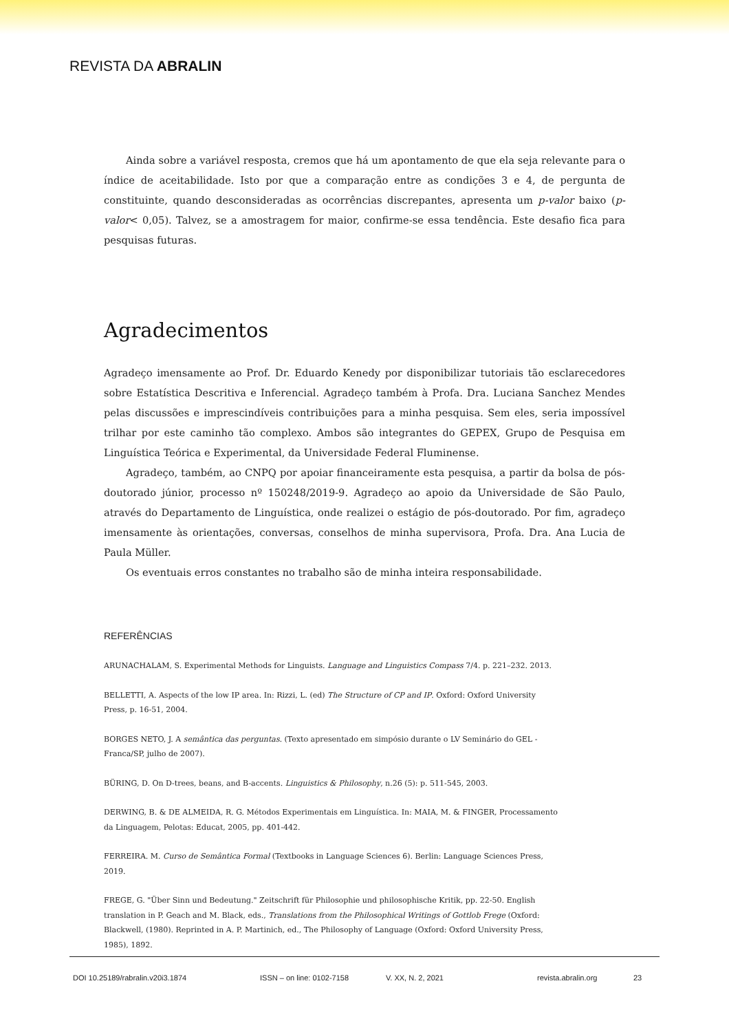REVISTA DA ABRALIN
Ainda sobre a variável resposta, cremos que há um apontamento de que ela seja relevante para o índice de aceitabilidade. Isto por que a comparação entre as condições 3 e 4, de pergunta de constituinte, quando desconsideradas as ocorrências discrepantes, apresenta um p-valor baixo (p-valor< 0,05). Talvez, se a amostragem for maior, confirme-se essa tendência. Este desafio fica para pesquisas futuras.
Agradecimentos
Agradeço imensamente ao Prof. Dr. Eduardo Kenedy por disponibilizar tutoriais tão esclarecedores sobre Estatística Descritiva e Inferencial. Agradeço também à Profa. Dra. Luciana Sanchez Mendes pelas discussões e imprescindíveis contribuições para a minha pesquisa. Sem eles, seria impossível trilhar por este caminho tão complexo. Ambos são integrantes do GEPEX, Grupo de Pesquisa em Linguística Teórica e Experimental, da Universidade Federal Fluminense.
Agradeço, também, ao CNPQ por apoiar financeiramente esta pesquisa, a partir da bolsa de pós-doutorado júnior, processo nº 150248/2019-9. Agradeço ao apoio da Universidade de São Paulo, através do Departamento de Linguística, onde realizei o estágio de pós-doutorado. Por fim, agradeço imensamente às orientações, conversas, conselhos de minha supervisora, Profa. Dra. Ana Lucia de Paula Müller.
Os eventuais erros constantes no trabalho são de minha inteira responsabilidade.
REFERÊNCIAS
ARUNACHALAM, S. Experimental Methods for Linguists. Language and Linguistics Compass 7/4. p. 221–232. 2013.
BELLETTI, A. Aspects of the low IP area. In: Rizzi, L. (ed) The Structure of CP and IP. Oxford: Oxford University Press, p. 16-51, 2004.
BORGES NETO, J. A semântica das perguntas. (Texto apresentado em simpósio durante o LV Seminário do GEL - Franca/SP, julho de 2007).
BÜRING, D. On D-trees, beans, and B-accents. Linguistics & Philosophy, n.26 (5): p. 511-545, 2003.
DERWING, B. & DE ALMEIDA, R. G. Métodos Experimentais em Linguística. In: MAIA, M. & FINGER, Processamento da Linguagem, Pelotas: Educat, 2005, pp. 401-442.
FERREIRA. M. Curso de Semântica Formal (Textbooks in Language Sciences 6). Berlin: Language Sciences Press, 2019.
FREGE, G. "Über Sinn und Bedeutung." Zeitschrift für Philosophie und philosophische Kritik, pp. 22-50. English translation in P. Geach and M. Black, eds., Translations from the Philosophical Writings of Gottlob Frege (Oxford: Blackwell, (1980). Reprinted in A. P. Martinich, ed., The Philosophy of Language (Oxford: Oxford University Press, 1985), 1892.
DOI 10.25189/rabralin.v20i3.1874 ISSN – on line: 0102-7158 V. XX, N. 2, 2021 revista.abralin.org 23